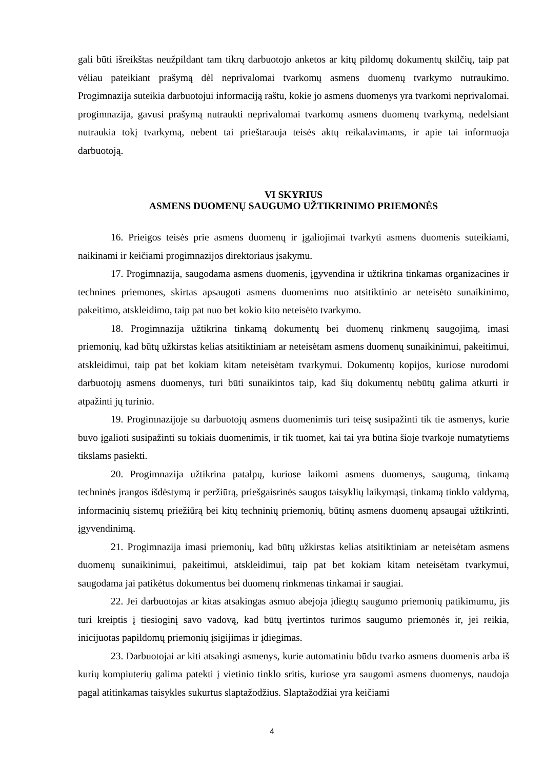gali būti išreikštas neužpildant tam tikrų darbuotojo anketos ar kitų pildomų dokumentų skilčių, taip pat vėliau pateikiant prašymą dėl neprivalomai tvarkomų asmens duomenų tvarkymo nutraukimo. Progimnazija suteikia darbuotojui informaciją raštu, kokie jo asmens duomenys yra tvarkomi neprivalomai. progimnazija, gavusi prašymą nutraukti neprivalomai tvarkomų asmens duomenų tvarkymą, nedelsiant nutraukia tokį tvarkymą, nebent tai prieštarauja teisės aktų reikalavimams, ir apie tai informuoja darbuotoją.
VI SKYRIUS
ASMENS DUOMENŲ SAUGUMO UŽTIKRINIMO PRIEMONĖS
16. Prieigos teisės prie asmens duomenų ir įgaliojimai tvarkyti asmens duomenis suteikiami, naikinami ir keičiami progimnazijos direktoriaus įsakymu.
17. Progimnazija, saugodama asmens duomenis, įgyvendina ir užtikrina tinkamas organizacines ir technines priemones, skirtas apsaugoti asmens duomenims nuo atsitiktinio ar neteisėto sunaikinimo, pakeitimo, atskleidimo, taip pat nuo bet kokio kito neteisėto tvarkymo.
18. Progimnazija užtikrina tinkamą dokumentų bei duomenų rinkmenų saugojimą, imasi priemonių, kad būtų užkirstas kelias atsitiktiniam ar neteisėtam asmens duomenų sunaikinimui, pakeitimui, atskleidimui, taip pat bet kokiam kitam neteisėtam tvarkymui. Dokumentų kopijos, kuriose nurodomi darbuotojų asmens duomenys, turi būti sunaikintos taip, kad šių dokumentų nebūtų galima atkurti ir atpažinti jų turinio.
19. Progimnazijoje su darbuotojų asmens duomenimis turi teisę susipažinti tik tie asmenys, kurie buvo įgalioti susipažinti su tokiais duomenimis, ir tik tuomet, kai tai yra būtina šioje tvarkoje numatytiems tikslams pasiekti.
20. Progimnazija užtikrina patalpų, kuriose laikomi asmens duomenys, saugumą, tinkamą techninės įrangos išdėstymą ir peržiūrą, priešgaisrinės saugos taisyklių laikymąsi, tinkamą tinklo valdymą, informacinių sistemų priežiūrą bei kitų techninių priemonių, būtinų asmens duomenų apsaugai užtikrinti, įgyvendinimą.
21. Progimnazija imasi priemonių, kad būtų užkirstas kelias atsitiktiniam ar neteisėtam asmens duomenų sunaikinimui, pakeitimui, atskleidimui, taip pat bet kokiam kitam neteisėtam tvarkymui, saugodama jai patikėtus dokumentus bei duomenų rinkmenas tinkamai ir saugiai.
22. Jei darbuotojas ar kitas atsakingas asmuo abejoja įdiegtų saugumo priemonių patikimumu, jis turi kreiptis į tiesioginį savo vadovą, kad būtų įvertintos turimos saugumo priemonės ir, jei reikia, inicijuotas papildomų priemonių įsigijimas ir įdiegimas.
23. Darbuotojai ar kiti atsakingi asmenys, kurie automatiniu būdu tvarko asmens duomenis arba iš kurių kompiuterių galima patekti į vietinio tinklo sritis, kuriose yra saugomi asmens duomenys, naudoja pagal atitinkamas taisykles sukurtus slaptažodžius. Slaptažodžiai yra keičiami
4